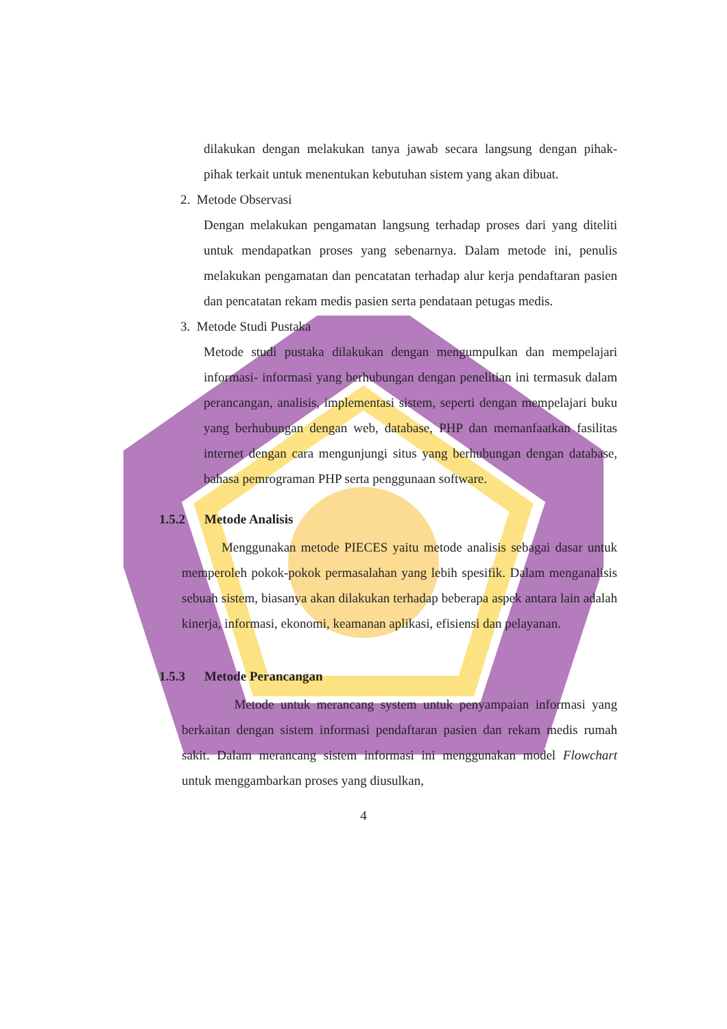dilakukan dengan melakukan tanya jawab secara langsung dengan pihak- pihak terkait untuk menentukan kebutuhan sistem yang akan dibuat.
2. Metode Observasi
Dengan melakukan pengamatan langsung terhadap proses dari yang diteliti untuk mendapatkan proses yang sebenarnya. Dalam metode ini, penulis melakukan pengamatan dan pencatatan terhadap alur kerja pendaftaran pasien dan pencatatan rekam medis pasien serta pendataan petugas medis.
3. Metode Studi Pustaka
Metode studi pustaka dilakukan dengan mengumpulkan dan mempelajari informasi- informasi yang berhubungan dengan penelitian ini termasuk dalam perancangan, analisis, implementasi sistem, seperti dengan mempelajari buku yang berhubungan dengan web, database, PHP dan memanfaatkan fasilitas internet dengan cara mengunjungi situs yang berhubungan dengan database, bahasa pemrograman PHP serta penggunaan software.
1.5.2 Metode Analisis
Menggunakan metode PIECES yaitu metode analisis sebagai dasar untuk memperoleh pokok-pokok permasalahan yang lebih spesifik. Dalam menganalisis sebuah sistem, biasanya akan dilakukan terhadap beberapa aspek antara lain adalah kinerja, informasi, ekonomi, keamanan aplikasi, efisiensi dan pelayanan.
1.5.3 Metode Perancangan
Metode untuk merancang system untuk penyampaian informasi yang berkaitan dengan sistem informasi pendaftaran pasien dan rekam medis rumah sakit. Dalam merancang sistem informasi ini menggunakan model Flowchart untuk menggambarkan proses yang diusulkan,
4